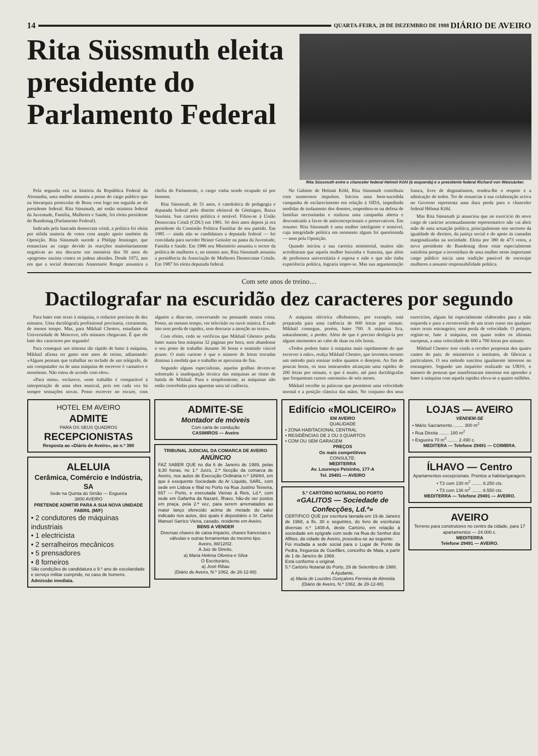14
QUARTA-FEIRA, 28 DE DEZEMBRO DE 1988 DIÁRIO DE AVEIRO
Rita Süssmuth eleita presidente do Parlamento Federal
Rita Süssmuth entre o chanceler federal Helmüt Köhl (à esquerda) e o presidente federal Richard von Weizsäcker.
Pela segunda vez na história da República Federal da Alemanha, uma mulher assumiu a posse do cargo público que na hierarquia protocolar de Bona vem logo em seguida ao do presidente federal: Rita Süssmuth, até então ministra federal da Juventude, Família, Mulheres e Saúde, foi eleita presidente do Bundestag (Parlamento Federal).
Indicada pela bancada democrata cristã, a política foi eleita por sólida maioria de votos com amplo apoio também da Oposição. Rita Süssmuth sucede a Philipp Jenninger, que renunciara ao cargo devido às reacções maioritariamente negativas ao seu discurso em memória dos 50 anos do «pogrom» nazista contra os judeus alemães. Desde 1972, ano em que a social democrata Annemarie Renger assumira a chefia do Parlamento, o cargo vinha sendo ocupado só por homens.
Rita Süssmuth, de 51 anos, é catedrática de pedagogia e deputada federal pelo distrito eleitoral de Göttingen, Baixa Saxónia. Sua carreira política é notável. Filiou-se à União Democrata Cristã (CDU) em 1981. Só dois anos depois já era presidente da Comissão Política Familiar do seu partido. Em 1985 — ainda não se candidatara a deputada federal — foi convidada para suceder Heiner Geissler na pasta da Juventude, Família e Saúde. Em 1986 seu Ministério assumiu o sector da política de mulheres e, no mesmo ano, Rita Süssmuth assumiu a presidência da Associação de Mulheres Democratas Cristãs. Em 1987 foi eleita deputada federal.
No Gabinte de Helmüt Köhl, Rita Süssmuth contribuiu com numerosos impulsos. Iniciou uma bem-sucedida campanha de esclarecimento em relação à SIDA, impedindo medidas de isolamento dos doentes, empenhou-se na defesa de famílias necessitadas e realizou uma campanha aberta e descontraída a favor de anticoncepcionais e preservativos. Em resumo: Rita Süssmuth é uma mulher inteligente e sensível, cuja integridade política em momento algum foi questionada — nem pela Oposição.
Quando iniciou a sua carreira ministerial, muitos não acreditaram que aquela mulher baixinha e franzina, que além de professora universitária é esposa e mãe e que não tinha experiência política, lograria impor-se. Mas sua argumentação franca, livre de dogmatismos, rendeu-lhe o respeio e a admiração de todos. Ter de renunciar à sua colaboração activa no Governo representa uma dura perda para o chanceler federal Hëlmut Köhl.
Mas Rita Süssmuth já anunciou que no exercício do novo cargo de carácter acentuadamente representativo não vai abrir mão de uma actuação política, principalmente nos sectores da igualdade de direitos, da justiça social e do apoio às camadas marginalizadas na sociedade. Eleita por 380 de 473 votos, a nova presidente do Bundestag disse estar especialmente satisfeita porque a investidura de uma mulher neste importante cargo público inicia uma tradição passível de encorajar mulheres a assumir responsabilidade política.
Com sete anos de treino…
Dactilografar na escuridão dez caracteres por segundo
Para bater este texto à máquina, o redactor precisou de dez minutos. Uma dactilógrafa profissional precisaria, certamente, de menos tempo. Mas, para Mikhail Chestov, estudante da Universidade de Moscovo, três minutos chegavam. É que ele bate dez caracteres por segundo!
Para conseguir um sistema tão rápido de bater à máquina, Mikhail afirma ter gasto sete anos de treino, adiantando: «Alguns pensam que trabalhar no teclado de um telégrafo, de um computador ou de uma máquina de escrever é cansativo e monótono. Não estou de acordo com eles».
«Para mim», esclarece, «este trabalho é comparável à interpretação de uma obra musical, pois em cada vez há sempre sensações novas. Posso escrever no escuro, com alguém a ditar-me, conversando ou pensando noutra coisa. Posso, ao mesmo tempo, ver televisão ou ouvir música. E tudo isto sem perda de rapidez, sem descurar a atenção ao texto».
Com efeito, cedo se verificou que Mikhail Ghestov podia bater numa boa máquina 32 páginas por hora, sem abandonar o seu posto de trabalho durante 36 horas e sentindo visível prazer. O mais curioso é que o número de letras trocadas diminui à medida que o trabalho se aproxima do fim.
Segundo alguns especialistas, aquelas gralhas devem-se sobretudo à inadequação técnica das máquinas ao ritmo de batida de Mikhail. Pura e simplesmente, as máquinas não estão concebidas para aguentar uma tal cadência.
A máquina eléctrica «Robotron», por exemplo, está preparada para uma cadência de 600 letras por minuto. Mikhail consegue, porém, bater 700. A máquina fica, naturalmente, a perder. Além de que é preciso desligá-la por alguns momentos ao cabo de duas ou três horas.
«Todos podem bater à máquina mais rapidamente do que escrever à mão», realça Mikhail Chestov, que inventou mesmo um método para ensinar todos quantos o desejem. Ao fim de poucas horas, os seus instruendos alcançam uma rapidez de 200 letras por minuto, o que é muito, até para dactilógrafas que frequentam cursos «normais» de seis meses.
Mikhail escolhe as palavras que permitem uma velocidade normal e a posição clássica das mãos. No conjunto dos seus exercícios, alguns há especialmente elaborados para a mão esquerda e para a reconversão de um texto russo em qualquer outro texto estrangeiro, sem perda de velocidade. O próprio, registe-se, bate à máquina, em quase todos os idiomas europeus, a uma velocidade de 600 a 700 letras por minuto.
Mikhail Chestov tem vindo a receber propostas dos quatro cantos do país: de ministérios a institutos, de fábricas a particulares. O seu método suscitou igualmente interesse no estrangeiro. Segundo um inquérito realizado na URSS, o número de pessoas que manifestaram interesse em aprender a bater à máquina com aquela rapidez eleva-se a quatro milhões.
HOTEL EM AVEIRO
ADMITE
PARA OS SEUS QUADROS
RECEPCIONISTAS
Resposta ao «Diário de Aveiro», ao n.º 380
ALELUIA
Cerâmica, Comércio e Indústria, SA
Sede na Quinta do Simão — Esgueira
3800 AVEIRO
PRETENDE ADMITIR PARA A SUA NOVA UNIDADE FABRIL (M/F)
• 2 condutores de máquinas industriais
• 1 electricista
• 2 serralheiros mecânicos
• 5 prensadores
• 8 forneiros
São condições de candidatura o 9.º ano de escolaridade e serviço militar cumprido, no caso de homens.
Admissão imediata.
ADMITE-SE
Montador de móveis
Com carta de condução
CASIMIROS — Aveiro
TRIBUNAL JUDICIAL DA COMARCA DE AVEIRO
ANÚNCIO
FAZ SABER QUE no dia 6 de Janeiro de 1989, pelas 9,30 horas, no 1.º Juízo, 2.ª Secção da comarca de Aveiro, nos autos de Execução Ordinária n.º 189/84, em que é exequente Sociedade do Ar Líquido, SARL, com sede em Lisboa e filial no Porto na Rua Justino Teixeira, 657 — Porto, e executada Vieiras & Reis, Ld.ª, com sede em Gafanha da Nazaré, Ílhavo, hão-de ser postos em praça, pela 2.ª vez, para serem arrematados ao maior lanço oferecido acima de metade do valor indicado nos autos, dos quais é depositário o Sr. Carlos Manuel Sarrico Vieira, casado, residente em Aveiro.
BENS A VENDER
Diversas chaves de caixa impacto, chaves francesas e válvulas e outras ferramentas do mesmo tipo.
Aveiro, 88/12/02.
A Juiz de Direito,
a) Maria Helena Oliveira e Silva
O Escriturário,
a) José Ribau
(Diário de Aveiro, N.º 1062, de 28-12-88)
Edifício «MOLICEIRO»
EM AVEIRO
QUALIDADE
• ZONA HABITACIONAL CENTRAL
• RESIDÊNCIAS DE 2 OU 3 QUARTOS
• COM OU SEM GARAGEM
PREÇOS
Os mais competitivos
CONSULTE:
MEDITERRA
Av. Lourenço Peixinho, 177-A
Tel. 29491 — AVEIRO
5.º CARTÓRIO NOTARIAL DO PORTO
«GALITOS — Sociedade de Confecções, Ld.ª»
CERTIFICO QUE por escritura lavrada em 19 de Janeiro de 1968, a fls. 30 e seguintes, do livro de escrituras diversas n.º 1408-A, deste Cartório, em relação à sociedade em epígrafe com sede na Rua do Senhor dos Aflitos, da cidade de Aveiro, procedeu-se ao seguinte:
Foi mudada a sede social para o Lugar de Ponte da Pedra, freguesia de Gueifães, concelho de Maia, a partir de 1 de Janeiro de 1968.
Está conforme o original.
5.º Cartório Notarial do Porto, 29 de Setembro de 1988.
A Ajudante,
a) Maria de Lourdes Gonçalves Ferreira de Almeida
(Diário de Aveiro, N.º 1062, de 28-12-88)
LOJAS — AVEIRO
VENDEM-SE
• Mário Sacramento ........ 300 m<sup>2</sup>
• Rua Direita ........ 180 m<sup>2</sup>
• Esgueira 70 m<sup>2</sup> ........ 2.490 c.
MEDITERA — Telefone 29491 — COIMBRA.
ÍLHAVO — Centro
Apartamentos excepcionais. Prontos a habitar/garagem.
• T3 com 130 m<sup>2</sup> ........ 8.250 cts.
• T3 com 136 m<sup>2</sup> ........ 8.550 cts.
MEDITERRA — Telefone 29491 — AVEIRO.
AVEIRO
Terreno para construtores no centro da cidade, para 17 apartamentos — 24.000 c.
MEDITERRA
Telefone 29491 — AVEIRO.